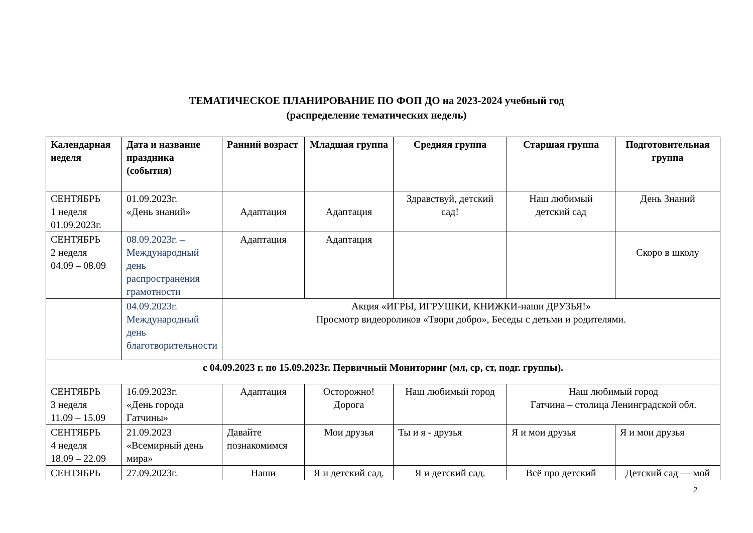ТЕМАТИЧЕСКОЕ ПЛАНИРОВАНИЕ ПО ФОП ДО на 2023-2024 учебный год
(распределение тематических недель)
| Календарная неделя | Дата и название праздника (события) | Ранний возраст | Младшая группа | Средняя группа | Старшая группа | Подготовительная группа |
| --- | --- | --- | --- | --- | --- | --- |
| СЕНТЯБРЬ 1 неделя 01.09.2023г. | 01.09.2023г. «День знаний» | Адаптация | Адаптация | Здравствуй, детский сад! | Наш любимый детский сад | День Знаний |
| СЕНТЯБРЬ 2 неделя 04.09 – 08.09 | 08.09.2023г. – Международный день распространения грамотности | Адаптация | Адаптация | | | Скоро в школу |
| | 04.09.2023г. Международный день благотворительности | Акция «ИГРЫ, ИГРУШКИ, КНИЖКИ-наши ДРУЗЬЯ!» Просмотр видеороликов «Твори добро», Беседы с детьми и родителями. | | | | |
| с 04.09.2023 г. по 15.09.2023г. Первичный Мониторинг (мл, ср, ст, подг. группы). | | | | | | |
| СЕНТЯБРЬ 3 неделя 11.09 – 15.09 | 16.09.2023г. «День города Гатчины» | Адаптация | Осторожно! Дорога | Наш любимый город | Наш любимый город Гатчина – столица Ленинградской обл. | |
| СЕНТЯБРЬ 4 неделя 18.09 – 22.09 | 21.09.2023 «Всемирный день мира» | Давайте познакомимся | Мои друзья | Ты и я - друзья | Я и мои друзья | Я и мои друзья |
| СЕНТЯБРЬ | 27.09.2023г. | Наши | Я и детский сад. | Я и детский сад. | Всё про детский | Детский сад — мой |
2